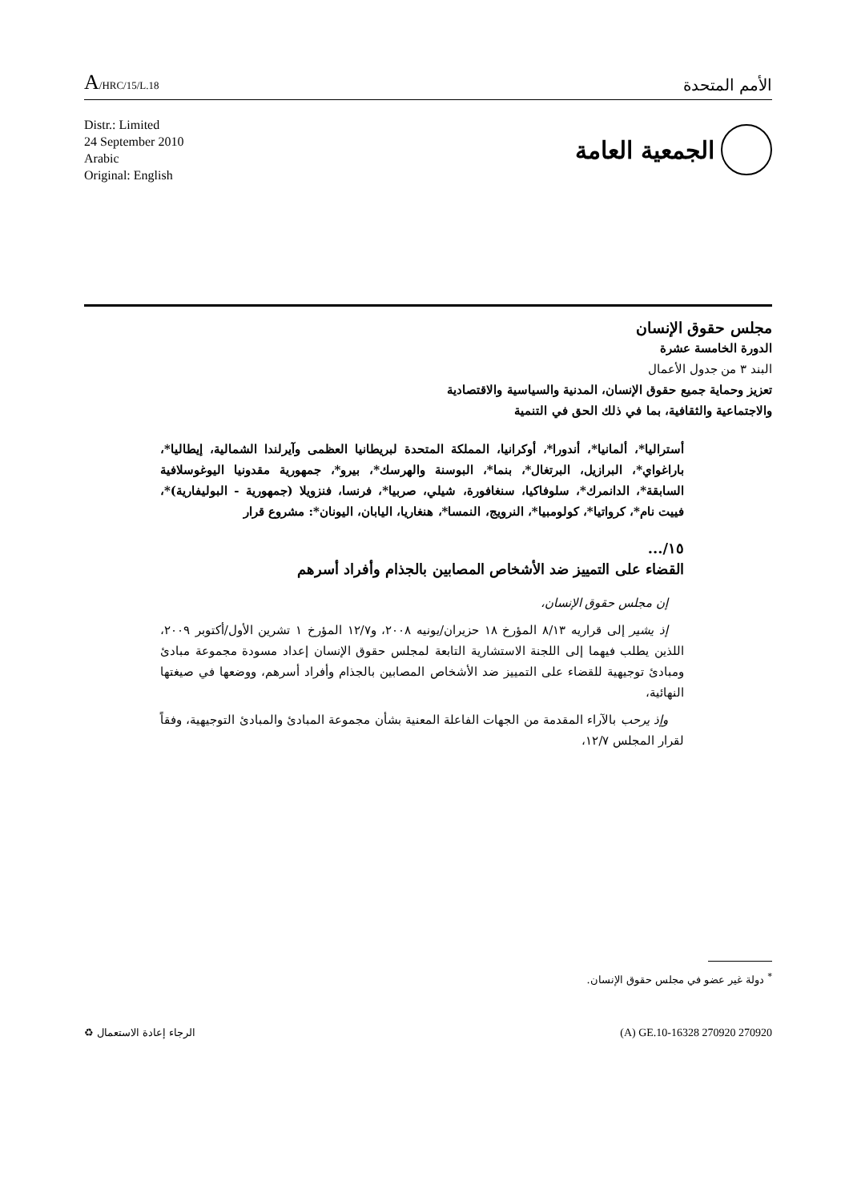A/HRC/15/L.18
الأمم المتحدة
Distr.: Limited
24 September 2010
Arabic
Original: English
الجمعية العامة
مجلس حقوق الإنسان
الدورة الخامسة عشرة
البند ٣ من جدول الأعمال
تعزيز وحماية جميع حقوق الإنسان، المدنية والسياسية والاقتصادية
والاجتماعية والثقافية، بما في ذلك الحق في التنمية
أستراليا*، ألمانيا*، أندورا*، أوكرانيا، المملكة المتحدة لبريطانيا العظمى وآيرلندا الشمالية، إيطاليا*، باراغواي*، البرازيل، البرتغال*، بنما*، البوسنة والهرسك*، بيرو*، جمهورية مقدونيا اليوغوسلافية السابقة*، الدانمرك*، سلوفاكيا، سنغافورة، شيلي، صربيا*، فرنسا، فنزويلا (جمهورية - البوليفارية)*، فييت نام*، كرواتيا*، كولومبيا*، النرويج، النمسا*، هنغاريا، اليابان، اليونان*: مشروع قرار
١٥/...
القضاء على التمييز ضد الأشخاص المصابين بالجذام وأفراد أسرهم
إن مجلس حقوق الإنسان،
إذ يشير إلى قراريه ٨/١٣ المؤرخ ١٨ حزيران/يونيه ٢٠٠٨، و١٢/٧ المؤرخ ١ تشرين الأول/أكتوبر ٢٠٠٩، اللذين يطلب فيهما إلى اللجنة الاستشارية التابعة لمجلس حقوق الإنسان إعداد مسودة مجموعة مبادئ ومبادئ توجيهية للقضاء على التمييز ضد الأشخاص المصابين بالجذام وأفراد أسرهم، ووضعها في صيغتها النهائية،
وإذ يرحب بالآراء المقدمة من الجهات الفاعلة المعنية بشأن مجموعة المبادئ والمبادئ التوجيهية، وفقاً لقرار المجلس ١٢/٧،
<sup>*</sup> دولة غير عضو في مجلس حقوق الإنسان.
الرجاء إعادة الاستعمال ♻ (A) GE.10-16328 270920 270920